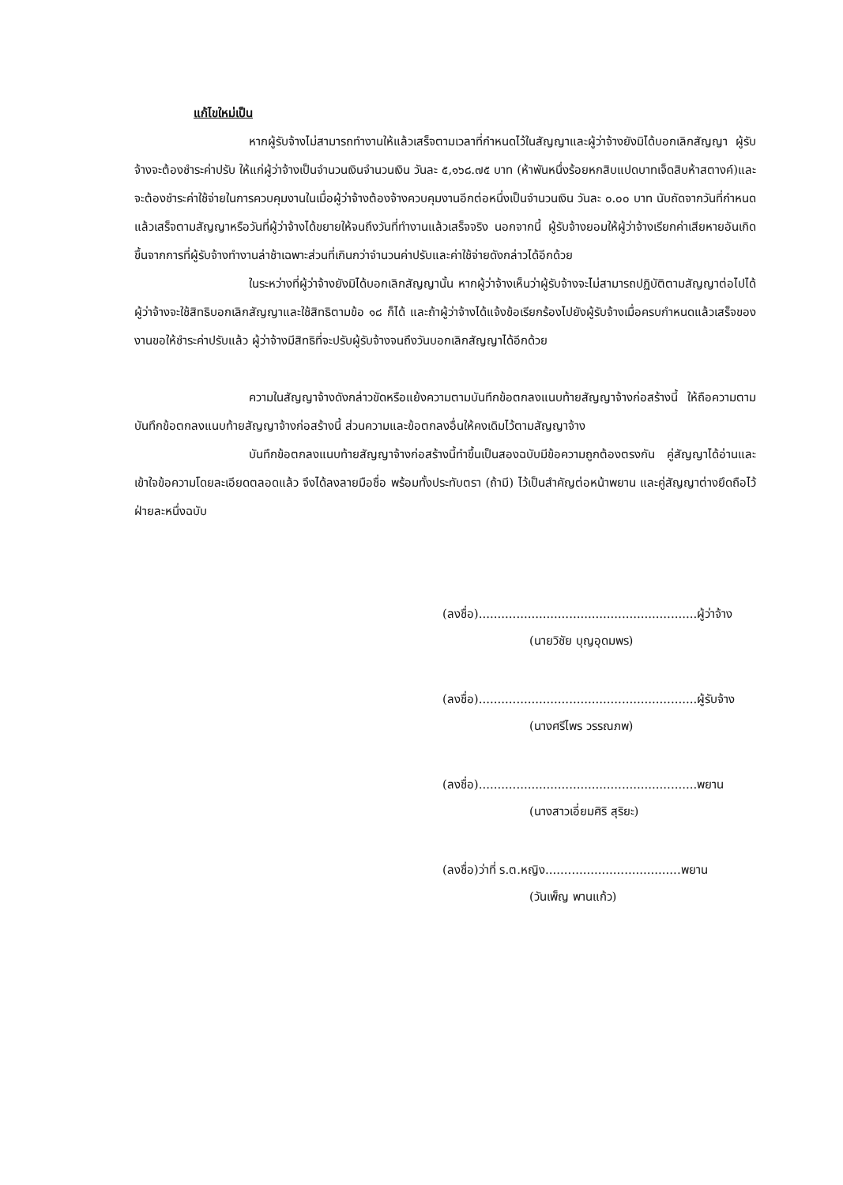แก้ไขใหม่เป็น
หากผู้รับจ้างไม่สามารถทำงานให้แล้วเสร็จตามเวลาที่กำหนดไว้ในสัญญาและผู้ว่าจ้างยังมิได้บอกเลิกสัญญา ผู้รับจ้างจะต้องชำระค่าปรับ ให้แก่ผู้ว่าจ้างเป็นจำนวนเงินจำนวนเงิน วันละ ๕,๑๖๘.๗๕ บาท (ห้าพันหนึ่งร้อยหกสิบแปดบาทเจ็ดสิบห้าสตางค์)และจะต้องชำระค่าใช้จ่ายในการควบคุมงานในเมื่อผู้ว่าจ้างต้องจ้างควบคุมงานอีกต่อหนึ่งเป็นจำนวนเงิน วันละ ๐.๐๐ บาท นับถัดจากวันที่กำหนดแล้วเสร็จตามสัญญาหรือวันที่ผู้ว่าจ้างได้ขยายให้จนถึงวันที่ทำงานแล้วเสร็จจริง นอกจากนี้ ผู้รับจ้างยอมให้ผู้ว่าจ้างเรียกค่าเสียหายอันเกิดขึ้นจากการที่ผู้รับจ้างทำงานล่าช้าเฉพาะส่วนที่เกินกว่าจำนวนค่าปรับและค่าใช้จ่ายดังกล่าวได้อีกด้วย
ในระหว่างที่ผู้ว่าจ้างยังมิได้บอกเลิกสัญญานั้น หากผู้ว่าจ้างเห็นว่าผู้รับจ้างจะไม่สามารถปฏิบัติตามสัญญาต่อไปได้ ผู้ว่าจ้างจะใช้สิทธิบอกเลิกสัญญาและใช้สิทธิตามข้อ ๑๘ ก็ได้ และถ้าผู้ว่าจ้างได้แจ้งข้อเรียกร้องไปยังผู้รับจ้างเมื่อครบกำหนดแล้วเสร็จของงานขอให้ชำระค่าปรับแล้ว ผู้ว่าจ้างมีสิทธิที่จะปรับผู้รับจ้างจนถึงวันบอกเลิกสัญญาได้อีกด้วย
ความในสัญญาจ้างดังกล่าวขัดหรือแย้งความตามบันทึกข้อตกลงแนบท้ายสัญญาจ้างก่อสร้างนี้ ให้ถือความตามบันทึกข้อตกลงแนบท้ายสัญญาจ้างก่อสร้างนี้ ส่วนความและข้อตกลงอื่นให้คงเดิมไว้ตามสัญญาจ้าง
บันทึกข้อตกลงแนบท้ายสัญญาจ้างก่อสร้างนี้ทำขึ้นเป็นสองฉบับมีข้อความถูกต้องตรงกัน คู่สัญญาได้อ่านและเข้าใจข้อความโดยละเอียดตลอดแล้ว จึงได้ลงลายมือชื่อ พร้อมทั้งประทับตรา (ถ้ามี) ไว้เป็นสำคัญต่อหน้าพยาน และคู่สัญญาต่างยึดถือไว้ฝ่ายละหนึ่งฉบับ
(ลงชื่อ)..........................................................ผู้ว่าจ้าง
(นายวิชัย บุญอุดมพร)
(ลงชื่อ)..........................................................ผู้รับจ้าง
(นางศรีไพร วรรณภพ)
(ลงชื่อ)..........................................................พยาน
(นางสาวเอี่ยมศิริ สุริยะ)
(ลงชื่อ)ว่าที่ ร.ต.หญิง....................................พยาน
(วันเพ็ญ พานแก้ว)